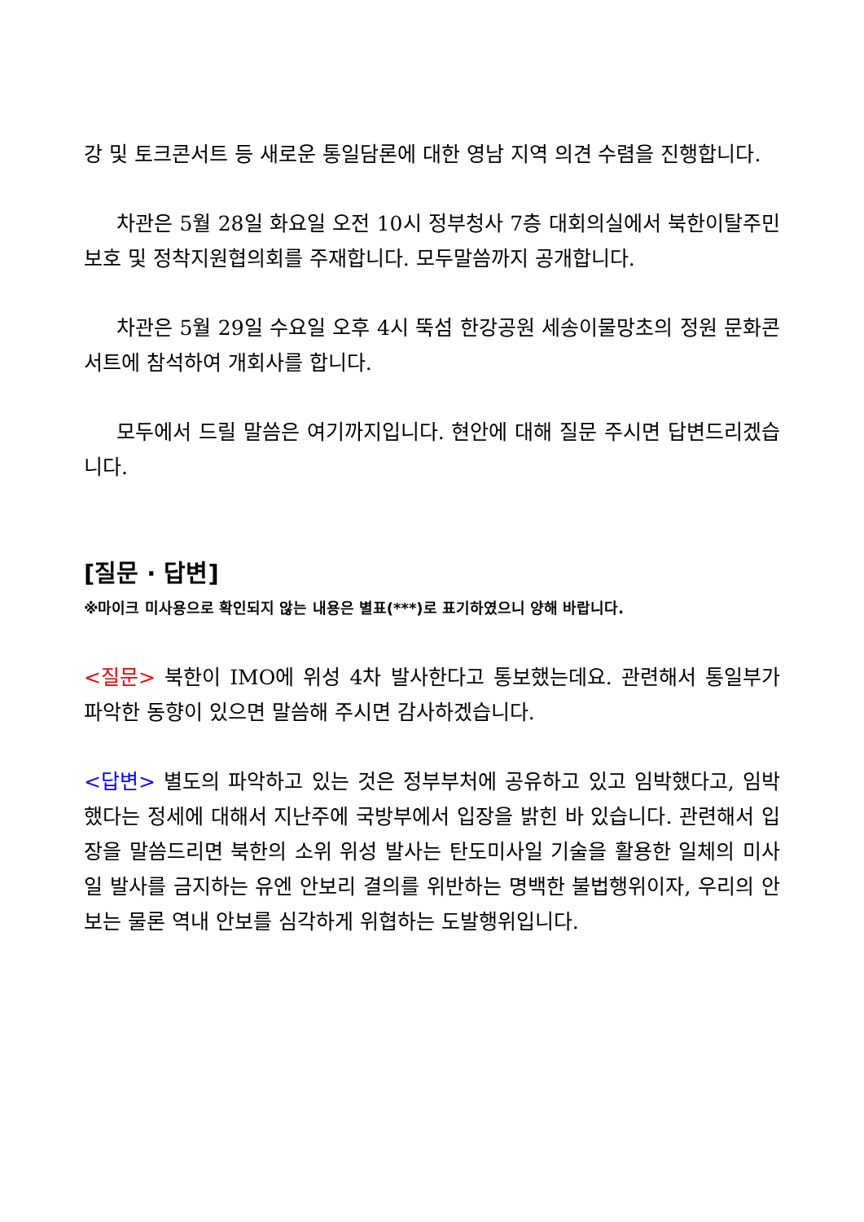강 및 토크콘서트 등 새로운 통일담론에 대한 영남 지역 의견 수렴을 진행합니다.
차관은 5월 28일 화요일 오전 10시 정부청사 7층 대회의실에서 북한이탈주민 보호 및 정착지원협의회를 주재합니다. 모두말씀까지 공개합니다.
차관은 5월 29일 수요일 오후 4시 뚝섬 한강공원 세송이물망초의 정원 문화콘서트에 참석하여 개회사를 합니다.
모두에서 드릴 말씀은 여기까지입니다. 현안에 대해 질문 주시면 답변드리겠습니다.
[질문 · 답변]
※마이크 미사용으로 확인되지 않는 내용은 별표(***)로 표기하였으니 양해 바랍니다.
<질문> 북한이 IMO에 위성 4차 발사한다고 통보했는데요. 관련해서 통일부가 파악한 동향이 있으면 말씀해 주시면 감사하겠습니다.
<답변> 별도의 파악하고 있는 것은 정부부처에 공유하고 있고 임박했다고, 임박했다는 정세에 대해서 지난주에 국방부에서 입장을 밝힌 바 있습니다. 관련해서 입장을 말씀드리면 북한의 소위 위성 발사는 탄도미사일 기술을 활용한 일체의 미사일 발사를 금지하는 유엔 안보리 결의를 위반하는 명백한 불법행위이자, 우리의 안보는 물론 역내 안보를 심각하게 위협하는 도발행위입니다.